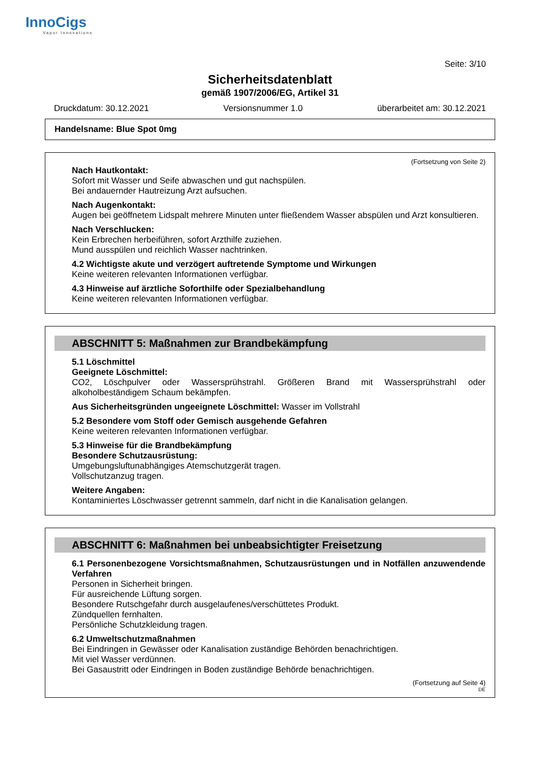InnoCigs
Vapor Innovations
Seite: 3/10
Sicherheitsdatenblatt
gemäß 1907/2006/EG, Artikel 31
Druckdatum: 30.12.2021 Versionsnummer 1.0 überarbeitet am: 30.12.2021
Handelsname: Blue Spot 0mg
(Fortsetzung von Seite 2)
Nach Hautkontakt:
Sofort mit Wasser und Seife abwaschen und gut nachspülen.
Bei andauernder Hautreizung Arzt aufsuchen.
Nach Augenkontakt:
Augen bei geöffnetem Lidspalt mehrere Minuten unter fließendem Wasser abspülen und Arzt konsultieren.
Nach Verschlucken:
Kein Erbrechen herbeiführen, sofort Arzthilfe zuziehen.
Mund ausspülen und reichlich Wasser nachtrinken.
4.2 Wichtigste akute und verzögert auftretende Symptome und Wirkungen
Keine weiteren relevanten Informationen verfügbar.
4.3 Hinweise auf ärztliche Soforthilfe oder Spezialbehandlung
Keine weiteren relevanten Informationen verfügbar.
ABSCHNITT 5: Maßnahmen zur Brandbekämpfung
5.1 Löschmittel
Geeignete Löschmittel:
CO2, Löschpulver oder Wassersprühstrahl. Größeren Brand mit Wassersprühstrahl oder alkoholbeständigem Schaum bekämpfen.
Aus Sicherheitsgründen ungeeignete Löschmittel: Wasser im Vollstrahl
5.2 Besondere vom Stoff oder Gemisch ausgehende Gefahren
Keine weiteren relevanten Informationen verfügbar.
5.3 Hinweise für die Brandbekämpfung
Besondere Schutzausrüstung:
Umgebungsluftunabhängiges Atemschutzgerät tragen.
Vollschutzanzug tragen.
Weitere Angaben:
Kontaminiertes Löschwasser getrennt sammeln, darf nicht in die Kanalisation gelangen.
ABSCHNITT 6: Maßnahmen bei unbeabsichtigter Freisetzung
6.1 Personenbezogene Vorsichtsmaßnahmen, Schutzausrüstungen und in Notfällen anzuwendende Verfahren
Personen in Sicherheit bringen.
Für ausreichende Lüftung sorgen.
Besondere Rutschgefahr durch ausgelaufenes/verschüttetes Produkt.
Zündquellen fernhalten.
Persönliche Schutzkleidung tragen.
6.2 Umweltschutzmaßnahmen
Bei Eindringen in Gewässer oder Kanalisation zuständige Behörden benachrichtigen.
Mit viel Wasser verdünnen.
Bei Gasaustritt oder Eindringen in Boden zuständige Behörde benachrichtigen.
(Fortsetzung auf Seite 4)
DE